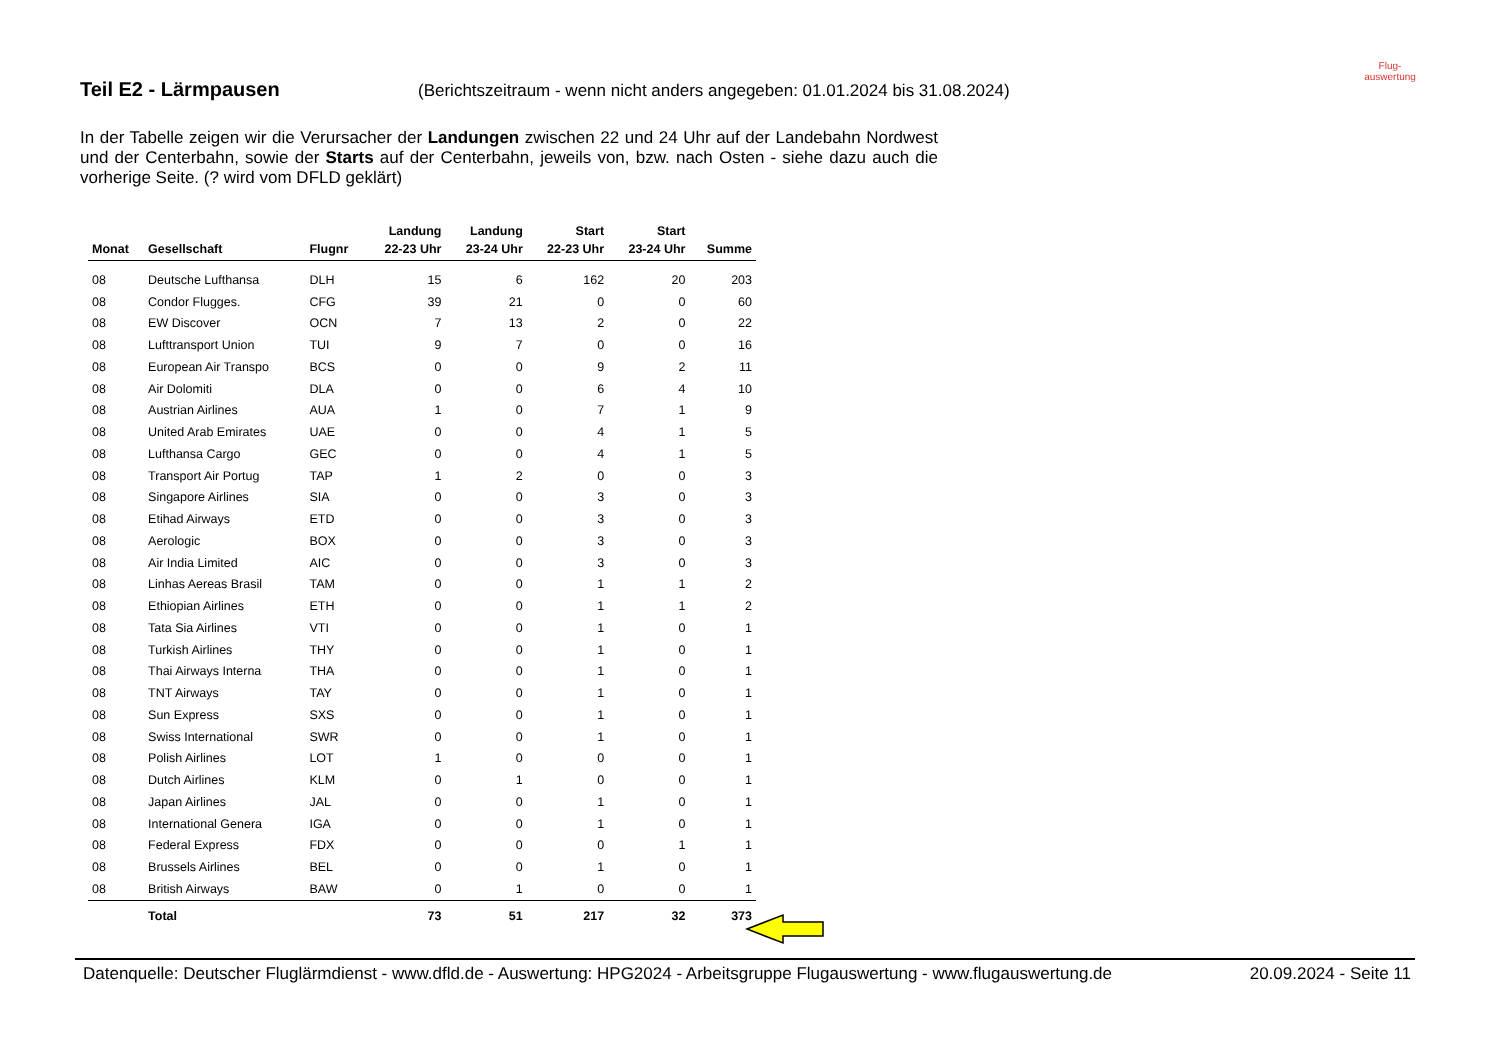Teil E2 - Lärmpausen
(Berichtszeitraum - wenn nicht anders angegeben: 01.01.2024 bis 31.08.2024)
Flug-
auswertung
In der Tabelle zeigen wir die Verursacher der Landungen zwischen 22 und 24 Uhr auf der Landebahn Nordwest und der Centerbahn, sowie der Starts auf der Centerbahn, jeweils von, bzw. nach Osten - siehe dazu auch die vorherige Seite. (? wird vom DFLD geklärt)
| | | | Landung | Landung | Start | Start | |
| --- | --- | --- | --- | --- | --- | --- | --- |
| Monat | Gesellschaft | Flugnr | 22-23 Uhr | 23-24 Uhr | 22-23 Uhr | 23-24 Uhr | Summe |
| 08 | Deutsche Lufthansa | DLH | 15 | 6 | 162 | 20 | 203 |
| 08 | Condor Flugges. | CFG | 39 | 21 | 0 | 0 | 60 |
| 08 | EW Discover | OCN | 7 | 13 | 2 | 0 | 22 |
| 08 | Lufttransport Union | TUI | 9 | 7 | 0 | 0 | 16 |
| 08 | European Air Transpo | BCS | 0 | 0 | 9 | 2 | 11 |
| 08 | Air Dolomiti | DLA | 0 | 0 | 6 | 4 | 10 |
| 08 | Austrian Airlines | AUA | 1 | 0 | 7 | 1 | 9 |
| 08 | United Arab Emirates | UAE | 0 | 0 | 4 | 1 | 5 |
| 08 | Lufthansa Cargo | GEC | 0 | 0 | 4 | 1 | 5 |
| 08 | Transport Air Portug | TAP | 1 | 2 | 0 | 0 | 3 |
| 08 | Singapore Airlines | SIA | 0 | 0 | 3 | 0 | 3 |
| 08 | Etihad Airways | ETD | 0 | 0 | 3 | 0 | 3 |
| 08 | Aerologic | BOX | 0 | 0 | 3 | 0 | 3 |
| 08 | Air India Limited | AIC | 0 | 0 | 3 | 0 | 3 |
| 08 | Linhas Aereas Brasil | TAM | 0 | 0 | 1 | 1 | 2 |
| 08 | Ethiopian Airlines | ETH | 0 | 0 | 1 | 1 | 2 |
| 08 | Tata Sia Airlines | VTI | 0 | 0 | 1 | 0 | 1 |
| 08 | Turkish Airlines | THY | 0 | 0 | 1 | 0 | 1 |
| 08 | Thai Airways Interna | THA | 0 | 0 | 1 | 0 | 1 |
| 08 | TNT Airways | TAY | 0 | 0 | 1 | 0 | 1 |
| 08 | Sun Express | SXS | 0 | 0 | 1 | 0 | 1 |
| 08 | Swiss International | SWR | 0 | 0 | 1 | 0 | 1 |
| 08 | Polish Airlines | LOT | 1 | 0 | 0 | 0 | 1 |
| 08 | Dutch Airlines | KLM | 0 | 1 | 0 | 0 | 1 |
| 08 | Japan Airlines | JAL | 0 | 0 | 1 | 0 | 1 |
| 08 | International Genera | IGA | 0 | 0 | 1 | 0 | 1 |
| 08 | Federal Express | FDX | 0 | 0 | 0 | 1 | 1 |
| 08 | Brussels Airlines | BEL | 0 | 0 | 1 | 0 | 1 |
| 08 | British Airways | BAW | 0 | 1 | 0 | 0 | 1 |
| | Total | | 73 | 51 | 217 | 32 | 373 |
Datenquelle: Deutscher Fluglärmdienst - www.dfld.de - Auswertung: HPG2024 - Arbeitsgruppe Flugauswertung - www.flugauswertung.de 20.09.2024 - Seite 11